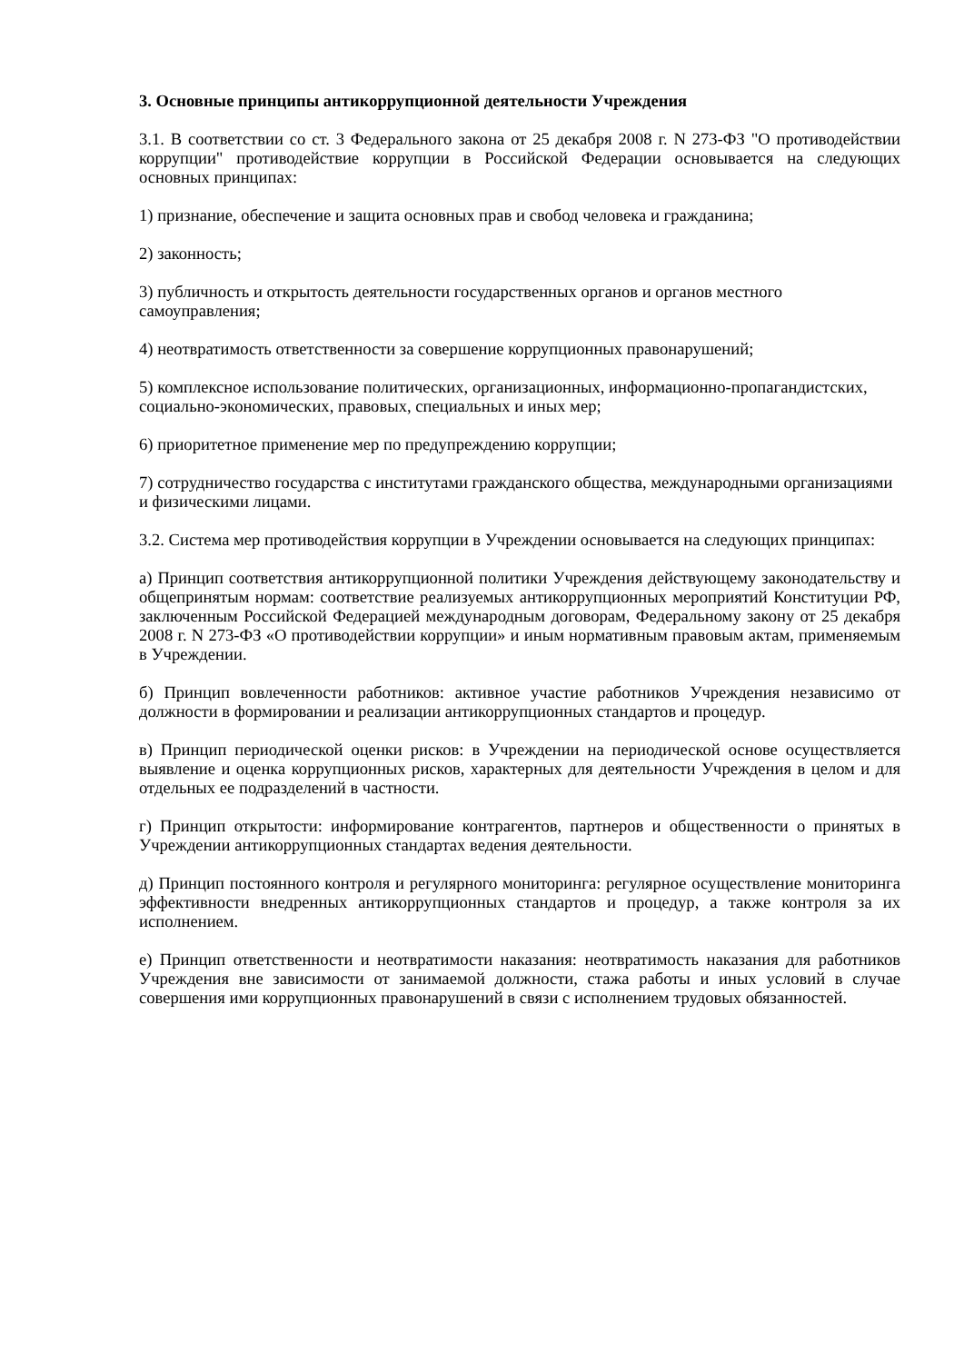3. Основные принципы антикоррупционной деятельности Учреждения
3.1. В соответствии со ст. 3 Федерального закона от 25 декабря 2008 г. N 273-ФЗ "О противодействии коррупции" противодействие коррупции в Российской Федерации основывается на следующих основных принципах:
1) признание, обеспечение и защита основных прав и свобод человека и гражданина;
2) законность;
3) публичность и открытость деятельности государственных органов и органов местного самоуправления;
4) неотвратимость ответственности за совершение коррупционных правонарушений;
5) комплексное использование политических, организационных, информационно-пропагандистских, социально-экономических, правовых, специальных и иных мер;
6) приоритетное применение мер по предупреждению коррупции;
7) сотрудничество государства с институтами гражданского общества, международными организациями и физическими лицами.
3.2. Система мер противодействия коррупции в Учреждении основывается на следующих принципах:
а) Принцип соответствия антикоррупционной политики Учреждения действующему законодательству и общепринятым нормам: соответствие реализуемых антикоррупционных мероприятий Конституции РФ, заключенным Российской Федерацией международным договорам, Федеральному закону от 25 декабря 2008 г. N 273-ФЗ «О противодействии коррупции» и иным нормативным правовым актам, применяемым в Учреждении.
б) Принцип вовлеченности работников: активное участие работников Учреждения независимо от должности в формировании и реализации антикоррупционных стандартов и процедур.
в) Принцип периодической оценки рисков: в Учреждении на периодической основе осуществляется выявление и оценка коррупционных рисков, характерных для деятельности Учреждения в целом и для отдельных ее подразделений в частности.
г) Принцип открытости: информирование контрагентов, партнеров и общественности о принятых в Учреждении антикоррупционных стандартах ведения деятельности.
д) Принцип постоянного контроля и регулярного мониторинга: регулярное осуществление мониторинга эффективности внедренных антикоррупционных стандартов и процедур, а также контроля за их исполнением.
е) Принцип ответственности и неотвратимости наказания: неотвратимость наказания для работников Учреждения вне зависимости от занимаемой должности, стажа работы и иных условий в случае совершения ими коррупционных правонарушений в связи с исполнением трудовых обязанностей.